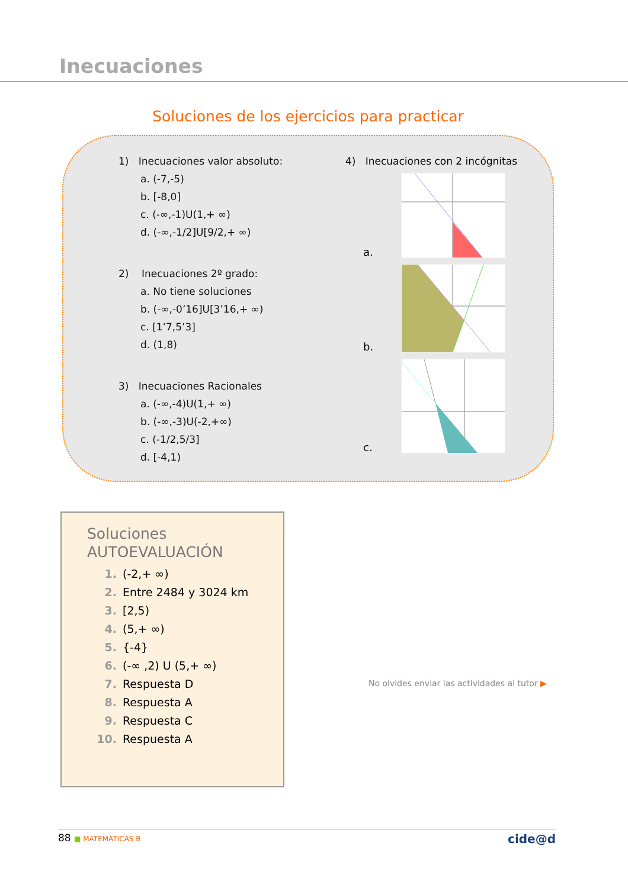Inecuaciones
Soluciones de los ejercicios para practicar
1) Inecuaciones valor absoluto:
a. (-7,-5)
b. [-8,0]
c. (-∞,-1)U(1,+ ∞)
d. (-∞,-1/2]U[9/2,+ ∞)
2) Inecuaciones 2º grado:
a. No tiene soluciones
b. (-∞,-0’16]U[3’16,+ ∞)
c. [1’7,5’3]
d. (1,8)
3) Inecuaciones Racionales
a. (-∞,-4)U(1,+ ∞)
b. (-∞,-3)U(-2,+∞)
c. (-1/2,5/3]
d. [-4,1)
4) Inecuaciones con 2 incógnitas
a.
b.
c.
Soluciones
AUTOEVALUACIÓN
1. (-2,+ ∞)
2. Entre 2484 y 3024 km
3. [2,5)
4. (5,+ ∞)
5. {-4}
6. (-∞ ,2) U (5,+ ∞)
7. Respuesta D
8. Respuesta A
9. Respuesta C
10. Respuesta A
No olvides enviar las actividades al tutor ▶
88 ■ MATEMÁTICAS B
cide@d